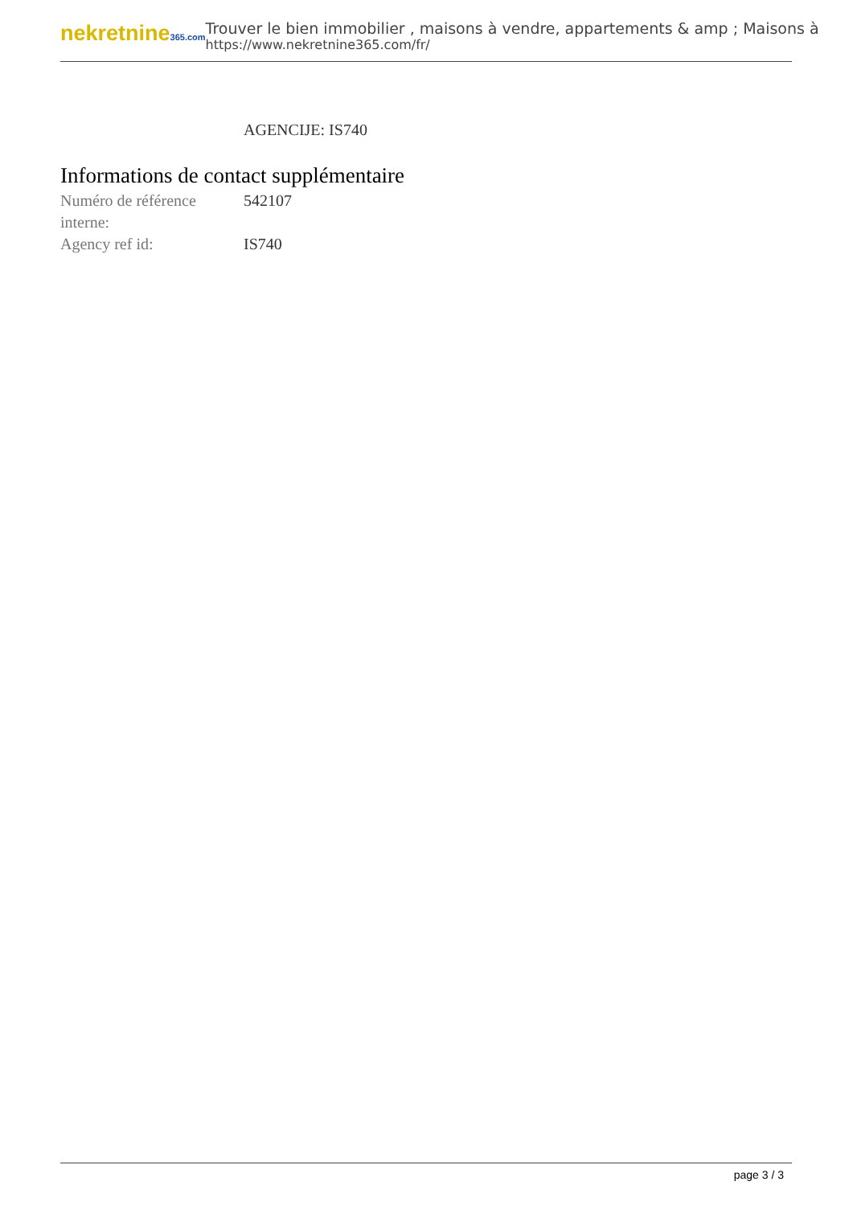nekretnine365.com
Trouver le bien immobilier , maisons à vendre, appartements & amp ; Maisons à
https://www.nekretnine365.com/fr/
AGENCIJE: IS740
Informations de contact supplémentaire
| Numéro de référence interne: | 542107 |
| Agency ref id: | IS740 |
page 3 / 3